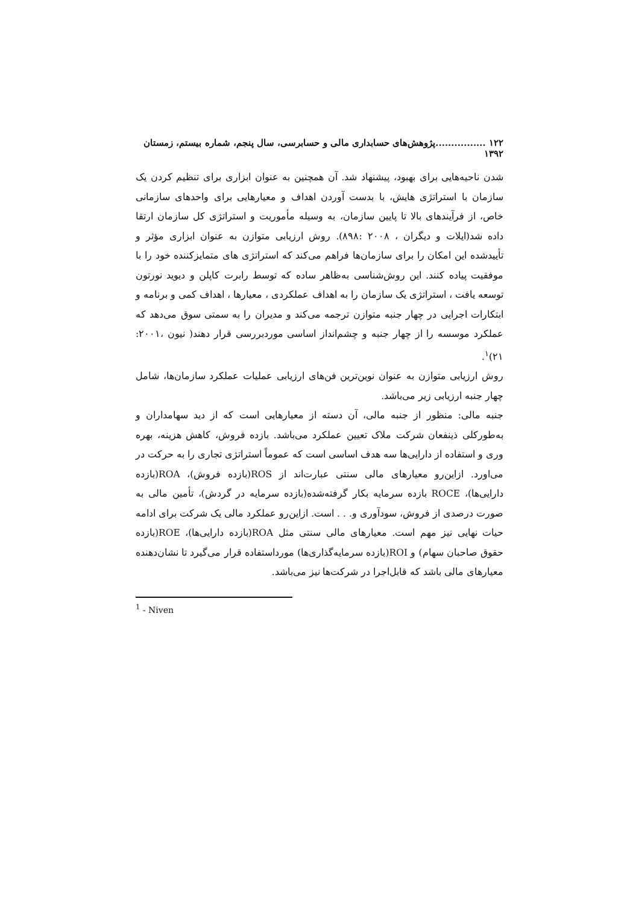۱۲۲ ................پژوهش‌های حسابداری مالی و حسابرسی، سال پنجم، شماره بیستم، زمستان ۱۳۹۲
شدن ناحیه‌هایی برای بهبود، پیشنهاد شد. آن همچنین به عنوان ابزاری برای تنظیم کردن یک سازمان با استراتژی هایش، با بدست آوردن اهداف و معیارهایی برای واحدهای سازمانی خاص، از فرآیندهای بالا تا پایین سازمان، به وسیله مأموریت و استراتژی کل سازمان ارتقا داده شد(ایلات و دیگران ، ۲۰۰۸ :۸۹۸). روش ارزیابی متوازن به عنوان ابزاری مؤثر و تأییدشده این امکان را برای سازمان‌ها فراهم می‌کند که استراتژی های متمایزکننده خود را با موفقیت پیاده کنند. این روش‌شناسی به‌ظاهر ساده که توسط رابرت کاپلن و دیوید نورتون توسعه یافت ، استراتژی یک سازمان را به اهداف عملکردی ، معیارها ، اهداف کمی و برنامه و ابتکارات اجرایی در چهار جنبه متوازن ترجمه می‌کند و مدیران را به سمتی سوق می‌دهد که عملکرد موسسه را از چهار جنبه و چشم‌انداز اساسی موردبررسی قرار دهند( نیون ،۲۰۰۱: ۲۱)<sup>۱</sup>.
روش ارزیابی متوازن به عنوان نوین‌ترین فن‌های ارزیابی عملیات عملکرد سازمان‌ها، شامل چهار جنبه ارزیابی زیر می‌باشد.
جنبه مالی: منظور از جنبه مالی، آن دسته از معیارهایی است که از دید سهامداران و به‌طورکلی ذینفعان شرکت ملاک تعیین عملکرد می‌باشد. بازده فروش، کاهش هزینه، بهره وری و استفاده از دارایی‌ها سه هدف اساسی است که عموماً استراتژی تجاری را به حرکت در می‌اورد. ازاین‌رو معیارهای مالی سنتی عبارت‌اند از ROS(بازده فروش)، ROA(بازده دارایی‌ها)، ROCE بازده سرمایه بکار گرفته‌شده(بازده سرمایه در گردش)، تأمین مالی به صورت درصدی از فروش، سودآوری و. . . است. ازاین‌رو عملکرد مالی یک شرکت برای ادامه حیات نهایی نیز مهم است. معیارهای مالی سنتی مثل ROA(بازده دارایی‌ها)، ROE(بازده حقوق صاحبان سهام) و ROI(بازده سرمایه‌گذاری‌ها) مورداستفاده قرار می‌گیرد تا نشان‌دهنده معیارهای مالی باشد که قابل‌اجرا در شرکت‌ها نیز می‌باشد.
<sup>1</sup> - Niven